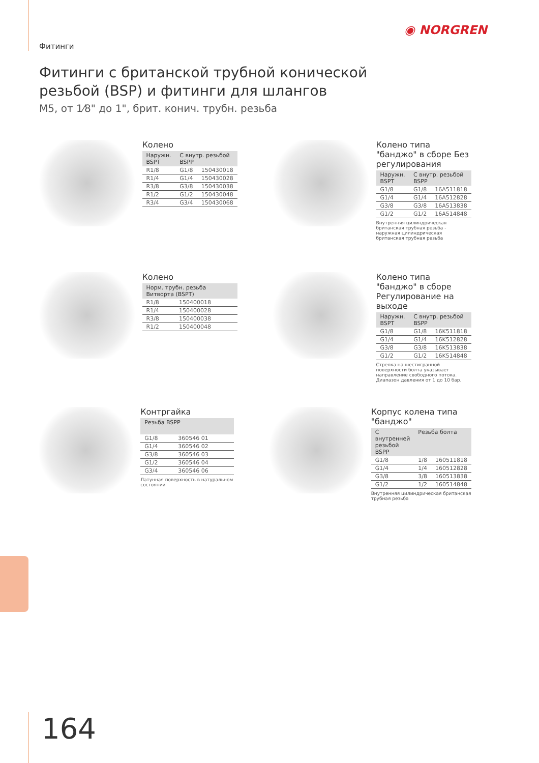◉ NORGREN
Фитинги
Фитинги с британской трубной конической резьбой (BSP) и фитинги для шлангов
M5, от 1⁄8" до 1", брит. конич. трубн. резьба
Колено
| Наружн. BSPT | С внутр. резьбой BSPP | |
| --- | --- | --- |
| R1/8 | G1/8 | 150430018 |
| R1/4 | G1/4 | 150430028 |
| R3/8 | G3/8 | 150430038 |
| R1/2 | G1/2 | 150430048 |
| R3/4 | G3/4 | 150430068 |
Колено типа "банджо" в сборе Без регулирования
| Наружн. BSPT | С внутр. резьбой BSPP | |
| --- | --- | --- |
| G1/8 | G1/8 | 16A511818 |
| G1/4 | G1/4 | 16A512828 |
| G3/8 | G3/8 | 16A513838 |
| G1/2 | G1/2 | 16A514848 |
Внутренняя цилиндрическая британская трубная резьба - наружная цилиндрическая британская трубная резьба
Колено
| Норм. трубн. резьба Витворта (BSPT) | |
| --- | --- |
| R1/8 | 150400018 |
| R1/4 | 150400028 |
| R3/8 | 150400038 |
| R1/2 | 150400048 |
Колено типа "банджо" в сборе Регулирование на выходе
| Наружн. BSPT | С внутр. резьбой BSPP | |
| --- | --- | --- |
| G1/8 | G1/8 | 16K511818 |
| G1/4 | G1/4 | 16K512828 |
| G3/8 | G3/8 | 16K513838 |
| G1/2 | G1/2 | 16K514848 |
Стрелка на шестигранной поверхности болта указывает направление свободного потока.
Диапазон давления от 1 до 10 бар.
Контргайка
| Резьба BSPP | |
| --- | --- |
| G1/8 | 360546 01 |
| G1/4 | 360546 02 |
| G3/8 | 360546 03 |
| G1/2 | 360546 04 |
| G3/4 | 360546 06 |
Латунная поверхность в натуральном состоянии
Корпус колена типа "банджо"
| С внутренней резьбой BSPP | Резьба болта | |
| --- | --- | --- |
| G1/8 | 1/8 | 160511818 |
| G1/4 | 1/4 | 160512828 |
| G3/8 | 3/8 | 160513838 |
| G1/2 | 1/2 | 160514848 |
Внутренняя цилиндрическая британская трубная резьба
164